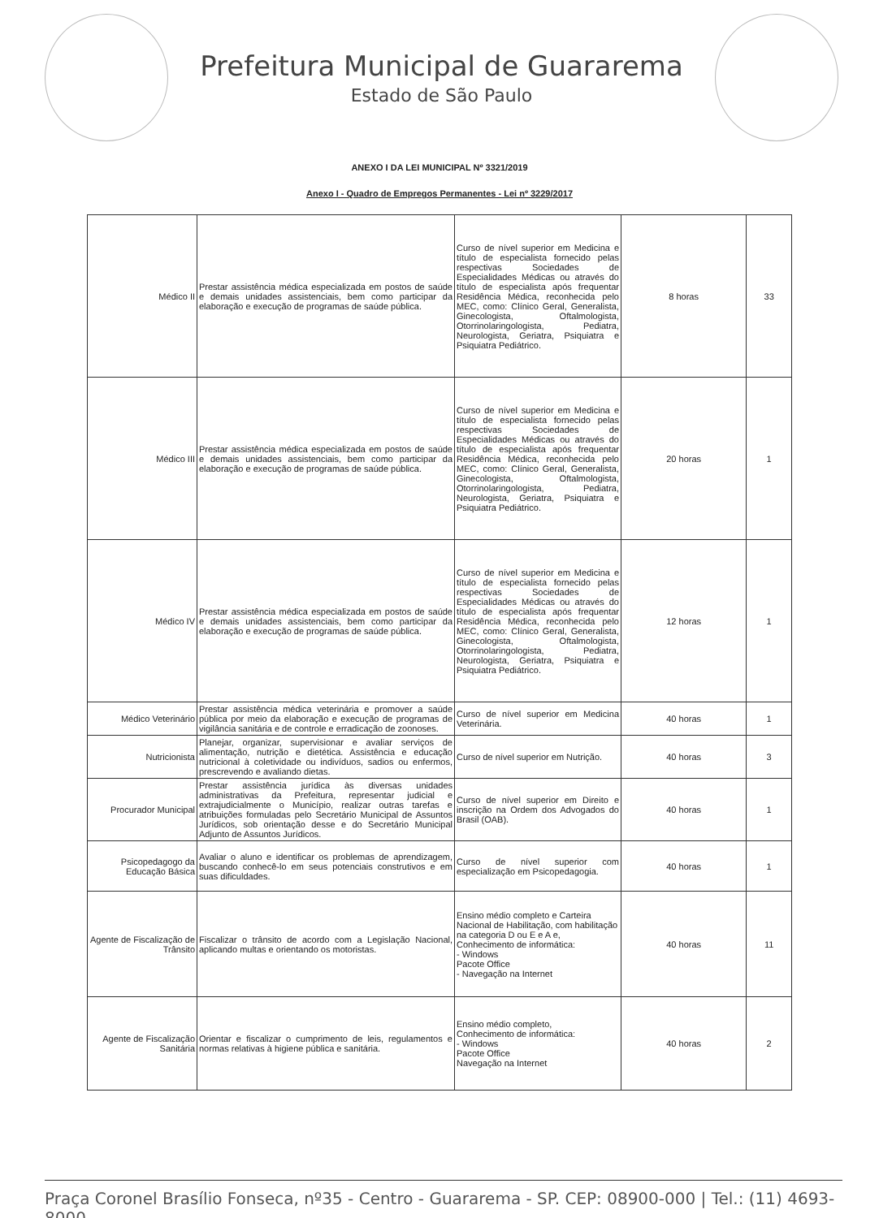Prefeitura Municipal de Guararema
Estado de São Paulo
ANEXO I DA LEI MUNICIPAL Nº 3321/2019
Anexo I - Quadro de Empregos Permanentes - Lei nº 3229/2017
| Médico II | Prestar assistência médica especializada em postos de saúde e demais unidades assistenciais, bem como participar da elaboração e execução de programas de saúde pública. | Curso de nível superior em Medicina e título de especialista fornecido pelas respectivas Sociedades de Especialidades Médicas ou através do título de especialista após frequentar Residência Médica, reconhecida pelo MEC, como: Clínico Geral, Generalista, Ginecologista, Oftalmologista, Otorrinolaringologista, Pediatra, Neurologista, Geriatra, Psiquiatra e Psiquiatra Pediátrico. | 8 horas | 33 |
| Médico III | Prestar assistência médica especializada em postos de saúde e demais unidades assistenciais, bem como participar da elaboração e execução de programas de saúde pública. | Curso de nível superior em Medicina e título de especialista fornecido pelas respectivas Sociedades de Especialidades Médicas ou através do título de especialista após frequentar Residência Médica, reconhecida pelo MEC, como: Clínico Geral, Generalista, Ginecologista, Oftalmologista, Otorrinolaringologista, Pediatra, Neurologista, Geriatra, Psiquiatra e Psiquiatra Pediátrico. | 20 horas | 1 |
| Médico IV | Prestar assistência médica especializada em postos de saúde e demais unidades assistenciais, bem como participar da elaboração e execução de programas de saúde pública. | Curso de nível superior em Medicina e título de especialista fornecido pelas respectivas Sociedades de Especialidades Médicas ou através do título de especialista após frequentar Residência Médica, reconhecida pelo MEC, como: Clínico Geral, Generalista, Ginecologista, Oftalmologista, Otorrinolaringologista, Pediatra, Neurologista, Geriatra, Psiquiatra e Psiquiatra Pediátrico. | 12 horas | 1 |
| Médico Veterinário | Prestar assistência médica veterinária e promover a saúde pública por meio da elaboração e execução de programas de vigilância sanitária e de controle e erradicação de zoonoses. | Curso de nível superior em Medicina Veterinária. | 40 horas | 1 |
| Nutricionista | Planejar, organizar, supervisionar e avaliar serviços de alimentação, nutrição e dietética. Assistência e educação nutricional à coletividade ou indivíduos, sadios ou enfermos, prescrevendo e avaliando dietas. | Curso de nível superior em Nutrição. | 40 horas | 3 |
| Procurador Municipal | Prestar assistência jurídica às diversas unidades administrativas da Prefeitura, representar judicial e extrajudicialmente o Município, realizar outras tarefas e atribuições formuladas pelo Secretário Municipal de Assuntos Jurídicos, sob orientação desse e do Secretário Municipal Adjunto de Assuntos Jurídicos. | Curso de nível superior em Direito e inscrição na Ordem dos Advogados do Brasil (OAB). | 40 horas | 1 |
| Psicopedagogo da Educação Básica | Avaliar o aluno e identificar os problemas de aprendizagem, buscando conhecê-lo em seus potenciais construtivos e em suas dificuldades. | Curso de nível superior com especialização em Psicopedagogia. | 40 horas | 1 |
| Agente de Fiscalização de Trânsito | Fiscalizar o trânsito de acordo com a Legislação Nacional, aplicando multas e orientando os motoristas. | Ensino médio completo e Carteira Nacional de Habilitação, com habilitação na categoria D ou E e A e, Conhecimento de informática: - Windows Pacote Office - Navegação na Internet | 40 horas | 11 |
| Agente de Fiscalização Sanitária | Orientar e fiscalizar o cumprimento de leis, regulamentos e normas relativas à higiene pública e sanitária. | Ensino médio completo, Conhecimento de informática: - Windows Pacote Office Navegação na Internet | 40 horas | 2 |
Praça Coronel Brasílio Fonseca, nº35 - Centro - Guararema - SP. CEP: 08900-000 | Tel.: (11) 4693-8000